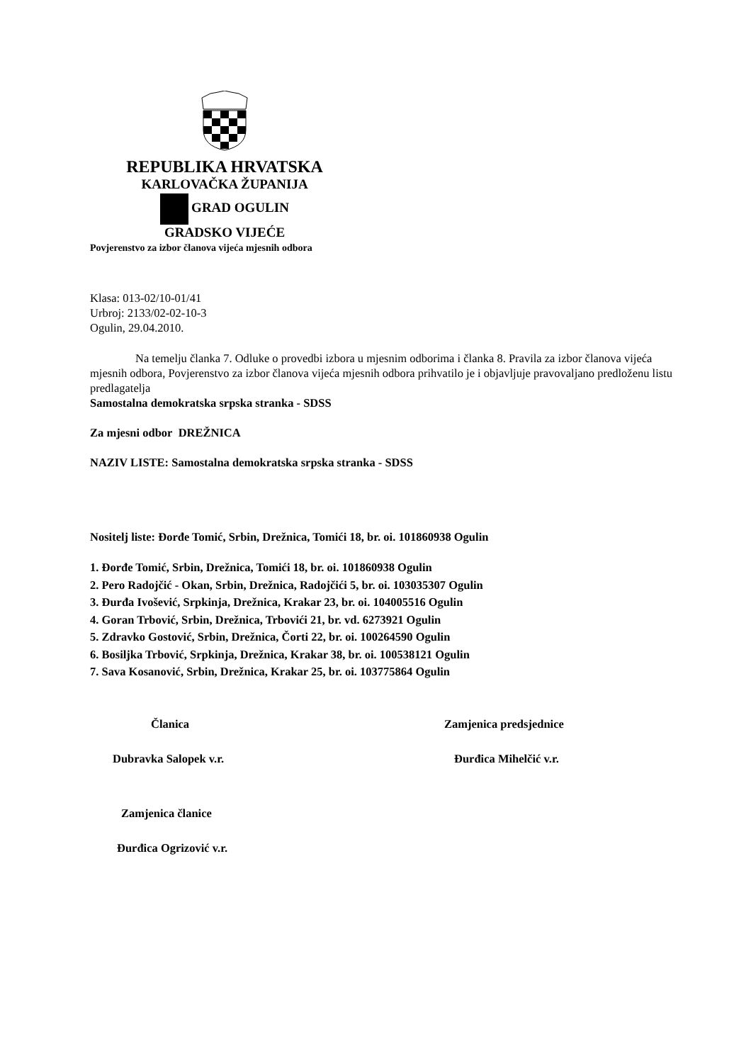REPUBLIKA HRVATSKA
KARLOVAČKA ŽUPANIJA
GRAD OGULIN
GRADSKO VIJEĆE
Povjerenstvo za izbor članova vijeća mjesnih odbora
Klasa: 013-02/10-01/41
Urbroj: 2133/02-02-10-3
Ogulin, 29.04.2010.
Na temelju članka 7. Odluke o provedbi izbora u mjesnim odborima i članka 8. Pravila za izbor članova vijeća mjesnih odbora, Povjerenstvo za izbor članova vijeća mjesnih odbora prihvatilo je i objavljuje pravovaljano predloženu listu predlagatelja
Samostalna demokratska srpska stranka - SDSS
Za mjesni odbor DREŽNICA
NAZIV LISTE: Samostalna demokratska srpska stranka - SDSS
Nositelj liste: Đorđe Tomić, Srbin, Drežnica, Tomići 18, br. oi. 101860938 Ogulin
1. Đorđe Tomić, Srbin, Drežnica, Tomići 18, br. oi. 101860938 Ogulin
2. Pero Radojčić - Okan, Srbin, Drežnica, Radojčići 5, br. oi. 103035307 Ogulin
3. Đurđa Ivošević, Srpkinja, Drežnica, Krakar 23, br. oi. 104005516 Ogulin
4. Goran Trbović, Srbin, Drežnica, Trbovići 21, br. vd. 6273921 Ogulin
5. Zdravko Gostović, Srbin, Drežnica, Čorti 22, br. oi. 100264590 Ogulin
6. Bosiljka Trbović, Srpkinja, Drežnica, Krakar 38, br. oi. 100538121 Ogulin
7. Sava Kosanović, Srbin, Drežnica, Krakar 25, br. oi. 103775864 Ogulin
Članica
Dubravka Salopek v.r.
Zamjenica predsjednice
Đurđica Mihelčić v.r.
Zamjenica članice
Đurđica Ogrizović v.r.